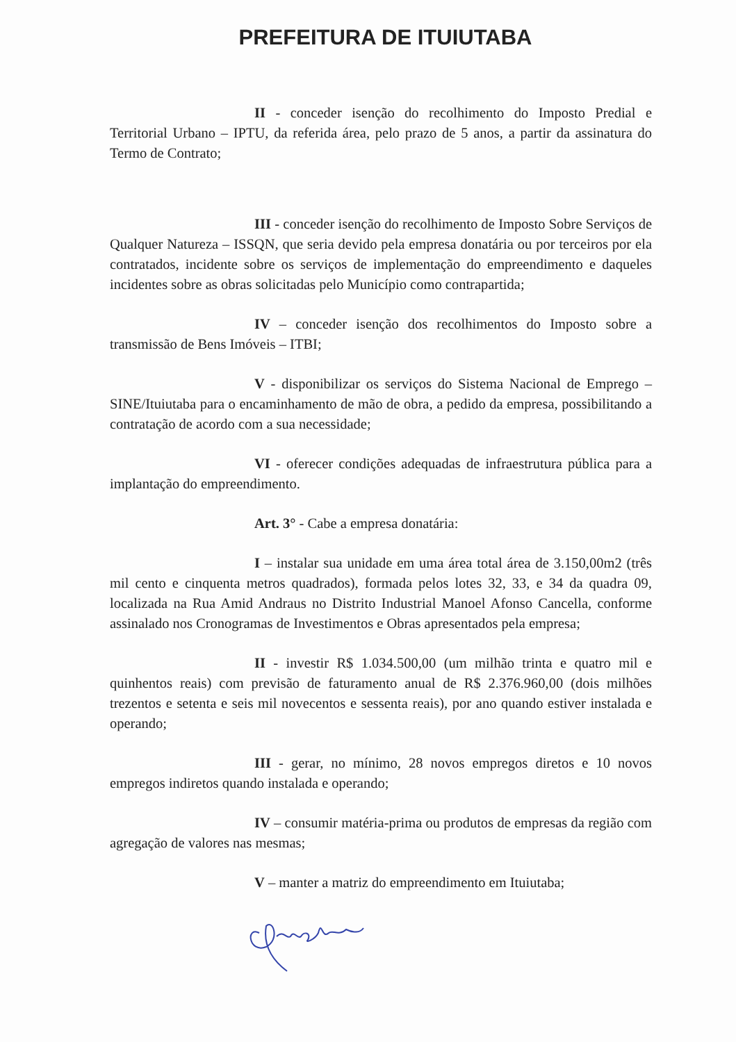PREFEITURA DE ITUIUTABA
II - conceder isenção do recolhimento do Imposto Predial e Territorial Urbano – IPTU, da referida área, pelo prazo de 5 anos, a partir da assinatura do Termo de Contrato;
III - conceder isenção do recolhimento de Imposto Sobre Serviços de Qualquer Natureza – ISSQN, que seria devido pela empresa donatária ou por terceiros por ela contratados, incidente sobre os serviços de implementação do empreendimento e daqueles incidentes sobre as obras solicitadas pelo Município como contrapartida;
IV – conceder isenção dos recolhimentos do Imposto sobre a transmissão de Bens Imóveis – ITBI;
V - disponibilizar os serviços do Sistema Nacional de Emprego – SINE/Ituiutaba para o encaminhamento de mão de obra, a pedido da empresa, possibilitando a contratação de acordo com a sua necessidade;
VI - oferecer condições adequadas de infraestrutura pública para a implantação do empreendimento.
Art. 3° - Cabe a empresa donatária:
I – instalar sua unidade em uma área total área de 3.150,00m2 (três mil cento e cinquenta metros quadrados), formada pelos lotes 32, 33, e 34 da quadra 09, localizada na Rua Amid Andraus no Distrito Industrial Manoel Afonso Cancella, conforme assinalado nos Cronogramas de Investimentos e Obras apresentados pela empresa;
II - investir R$ 1.034.500,00 (um milhão trinta e quatro mil e quinhentos reais) com previsão de faturamento anual de R$ 2.376.960,00 (dois milhões trezentos e setenta e seis mil novecentos e sessenta reais), por ano quando estiver instalada e operando;
III - gerar, no mínimo, 28 novos empregos diretos e 10 novos empregos indiretos quando instalada e operando;
IV – consumir matéria-prima ou produtos de empresas da região com agregação de valores nas mesmas;
V – manter a matriz do empreendimento em Ituiutaba;